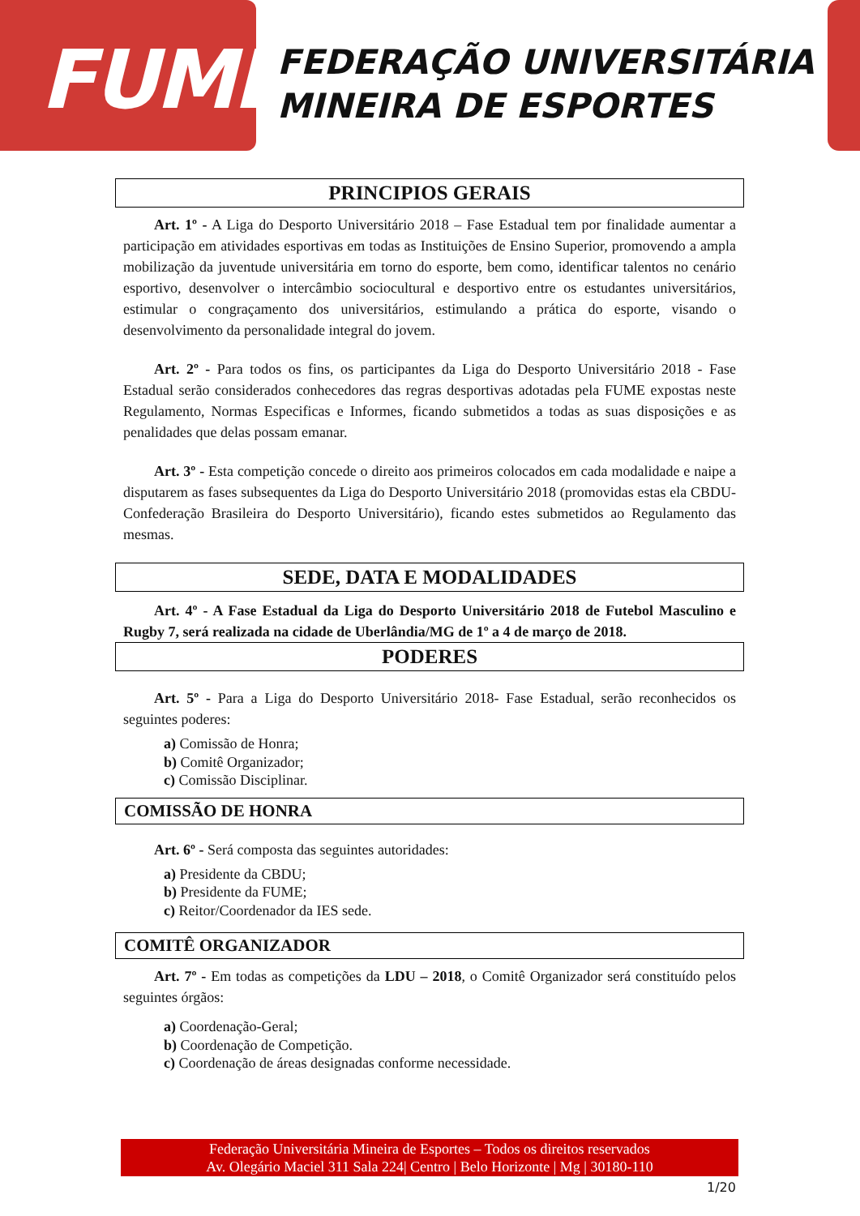FUME
FEDERAÇÃO UNIVERSITÁRIA
MINEIRA DE ESPORTES
PRINCIPIOS GERAIS
Art. 1º - A Liga do Desporto Universitário 2018 – Fase Estadual tem por finalidade aumentar a participação em atividades esportivas em todas as Instituições de Ensino Superior, promovendo a ampla mobilização da juventude universitária em torno do esporte, bem como, identificar talentos no cenário esportivo, desenvolver o intercâmbio sociocultural e desportivo entre os estudantes universitários, estimular o congraçamento dos universitários, estimulando a prática do esporte, visando o desenvolvimento da personalidade integral do jovem.
Art. 2º - Para todos os fins, os participantes da Liga do Desporto Universitário 2018 - Fase Estadual serão considerados conhecedores das regras desportivas adotadas pela FUME expostas neste Regulamento, Normas Especificas e Informes, ficando submetidos a todas as suas disposições e as penalidades que delas possam emanar.
Art. 3º - Esta competição concede o direito aos primeiros colocados em cada modalidade e naipe a disputarem as fases subsequentes da Liga do Desporto Universitário 2018 (promovidas estas ela CBDU- Confederação Brasileira do Desporto Universitário), ficando estes submetidos ao Regulamento das mesmas.
SEDE, DATA E MODALIDADES
Art. 4º - A Fase Estadual da Liga do Desporto Universitário 2018 de Futebol Masculino e Rugby 7, será realizada na cidade de Uberlândia/MG de 1º a 4 de março de 2018.
PODERES
Art. 5º - Para a Liga do Desporto Universitário 2018- Fase Estadual, serão reconhecidos os seguintes poderes:
a) Comissão de Honra;
b) Comitê Organizador;
c) Comissão Disciplinar.
COMISSÃO DE HONRA
Art. 6º - Será composta das seguintes autoridades:
a) Presidente da CBDU;
b) Presidente da FUME;
c) Reitor/Coordenador da IES sede.
COMITÊ ORGANIZADOR
Art. 7º - Em todas as competições da LDU – 2018, o Comitê Organizador será constituído pelos seguintes órgãos:
a) Coordenação-Geral;
b) Coordenação de Competição.
c) Coordenação de áreas designadas conforme necessidade.
Federação Universitária Mineira de Esportes – Todos os direitos reservados
Av. Olegário Maciel 311 Sala 224| Centro | Belo Horizonte | Mg | 30180-110
1/20